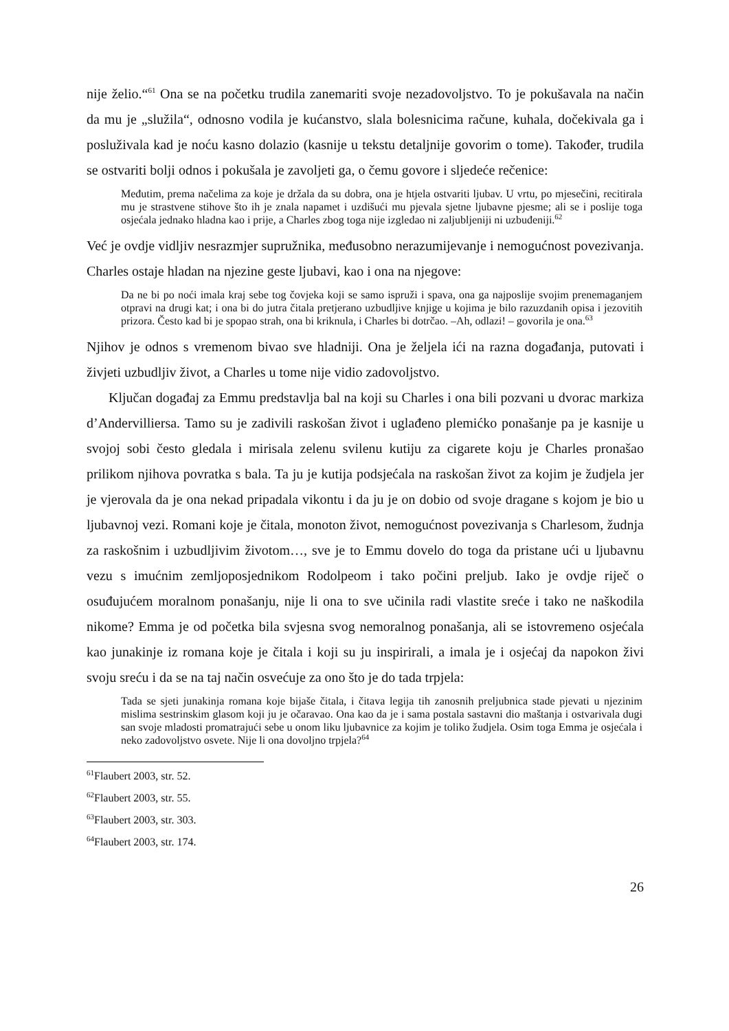nije želio.“<sup>61</sup> Ona se na početku trudila zanemariti svoje nezadovoljstvo. To je pokušavala na način da mu je „služila“, odnosno vodila je kućanstvo, slala bolesnicima račune, kuhala, dočekivala ga i posluživala kad je noću kasno dolazio (kasnije u tekstu detaljnije govorim o tome). Također, trudila se ostvariti bolji odnos i pokušala je zavoljeti ga, o čemu govore i sljedeće rečenice:
Međutim, prema načelima za koje je držala da su dobra, ona je htjela ostvariti ljubav. U vrtu, po mjesečini, recitirala mu je strastvene stihove što ih je znala napamet i uzdišući mu pjevala sjetne ljubavne pjesme; ali se i poslije toga osjećala jednako hladna kao i prije, a Charles zbog toga nije izgledao ni zaljubljeniji ni uzbuđeniji.<sup>62</sup>
Već je ovdje vidljiv nesrazmjer supružnika, međusobno nerazumijevanje i nemogućnost povezivanja. Charles ostaje hladan na njezine geste ljubavi, kao i ona na njegove:
Da ne bi po noći imala kraj sebe tog čovjeka koji se samo ispruži i spava, ona ga najposlije svojim prenemaganjem otpravi na drugi kat; i ona bi do jutra čitala pretjerano uzbudljive knjige u kojima je bilo razuzdanih opisa i jezovitih prizora. Često kad bi je spopao strah, ona bi kriknula, i Charles bi dotrčao. –Ah, odlazi! – govorila je ona.<sup>63</sup>
Njihov je odnos s vremenom bivao sve hladniji. Ona je željela ići na razna događanja, putovati i živjeti uzbudljiv život, a Charles u tome nije vidio zadovoljstvo.
Ključan događaj za Emmu predstavlja bal na koji su Charles i ona bili pozvani u dvorac markiza d’Andervilliersa. Tamo su je zadivili raskošan život i uglađeno plemićko ponašanje pa je kasnije u svojoj sobi često gledala i mirisala zelenu svilenu kutiju za cigarete koju je Charles pronašao prilikom njihova povratka s bala. Ta ju je kutija podsjećala na raskošan život za kojim je žudjela jer je vjerovala da je ona nekad pripadala vikontu i da ju je on dobio od svoje dragane s kojom je bio u ljubavnoj vezi. Romani koje je čitala, monoton život, nemogućnost povezivanja s Charlesom, žudnja za raskošnim i uzbudljivim životom…, sve je to Emmu dovelo do toga da pristane ući u ljubavnu vezu s imućnim zemljoposjednikom Rodolpeom i tako počini preljub. Iako je ovdje riječ o osuđujućem moralnom ponašanju, nije li ona to sve učinila radi vlastite sreće i tako ne naškodila nikome? Emma je od početka bila svjesna svog nemoralnog ponašanja, ali se istovremeno osjećala kao junakinje iz romana koje je čitala i koji su ju inspirirali, a imala je i osjećaj da napokon živi svoju sreću i da se na taj način osvećuje za ono što je do tada trpjela:
Tada se sjeti junakinja romana koje bijaše čitala, i čitava legija tih zanosnih preljubnica stade pjevati u njezinim mislima sestrinskim glasom koji ju je očaravao. Ona kao da je i sama postala sastavni dio maštanja i ostvarivala dugi san svoje mladosti promatrajući sebe u onom liku ljubavnice za kojim je toliko žudjela. Osim toga Emma je osjećala i neko zadovoljstvo osvete. Nije li ona dovoljno trpjela?<sup>64</sup>
<sup>61</sup> Flaubert 2003, str. 52.
<sup>62</sup> Flaubert 2003, str. 55.
<sup>63</sup> Flaubert 2003, str. 303.
<sup>64</sup> Flaubert 2003, str. 174.
26